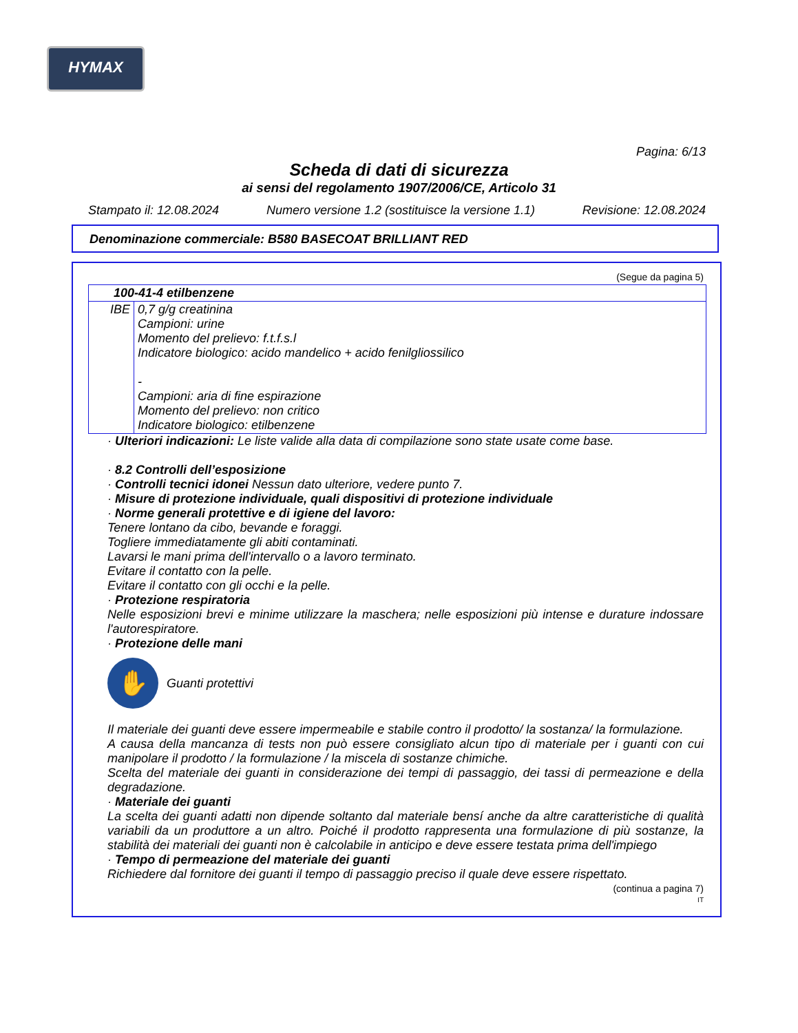HYMAX
Pagina: 6/13
Scheda di dati di sicurezza
ai sensi del regolamento 1907/2006/CE, Articolo 31
Stampato il: 12.08.2024 Numero versione 1.2 (sostituisce la versione 1.1) Revisione: 12.08.2024
Denominazione commerciale: B580 BASECOAT BRILLIANT RED
(Segue da pagina 5)
| 100-41-4 etilbenzene | |
| IBE | 0,7 g/g creatinina Campioni: urine Momento del prelievo: f.t.f.s.l Indicatore biologico: acido mandelico + acido fenilgliossilico - Campioni: aria di fine espirazione Momento del prelievo: non critico Indicatore biologico: etilbenzene |
· Ulteriori indicazioni: Le liste valide alla data di compilazione sono state usate come base.
· 8.2 Controlli dell’esposizione
· Controlli tecnici idonei Nessun dato ulteriore, vedere punto 7.
· Misure di protezione individuale, quali dispositivi di protezione individuale
· Norme generali protettive e di igiene del lavoro:
Tenere lontano da cibo, bevande e foraggi.
Togliere immediatamente gli abiti contaminati.
Lavarsi le mani prima dell'intervallo o a lavoro terminato.
Evitare il contatto con la pelle.
Evitare il contatto con gli occhi e la pelle.
· Protezione respiratoria
Nelle esposizioni brevi e minime utilizzare la maschera; nelle esposizioni più intense e durature indossare l'autorespiratore.
· Protezione delle mani
✋
Guanti protettivi
Il materiale dei guanti deve essere impermeabile e stabile contro il prodotto/ la sostanza/ la formulazione.
A causa della mancanza di tests non può essere consigliato alcun tipo di materiale per i guanti con cui manipolare il prodotto / la formulazione / la miscela di sostanze chimiche.
Scelta del materiale dei guanti in considerazione dei tempi di passaggio, dei tassi di permeazione e della degradazione.
· Materiale dei guanti
La scelta dei guanti adatti non dipende soltanto dal materiale bensí anche da altre caratteristiche di qualità variabili da un produttore a un altro. Poiché il prodotto rappresenta una formulazione di più sostanze, la stabilità dei materiali dei guanti non è calcolabile in anticipo e deve essere testata prima dell'impiego
· Tempo di permeazione del materiale dei guanti
Richiedere dal fornitore dei guanti il tempo di passaggio preciso il quale deve essere rispettato.
(continua a pagina 7)
IT